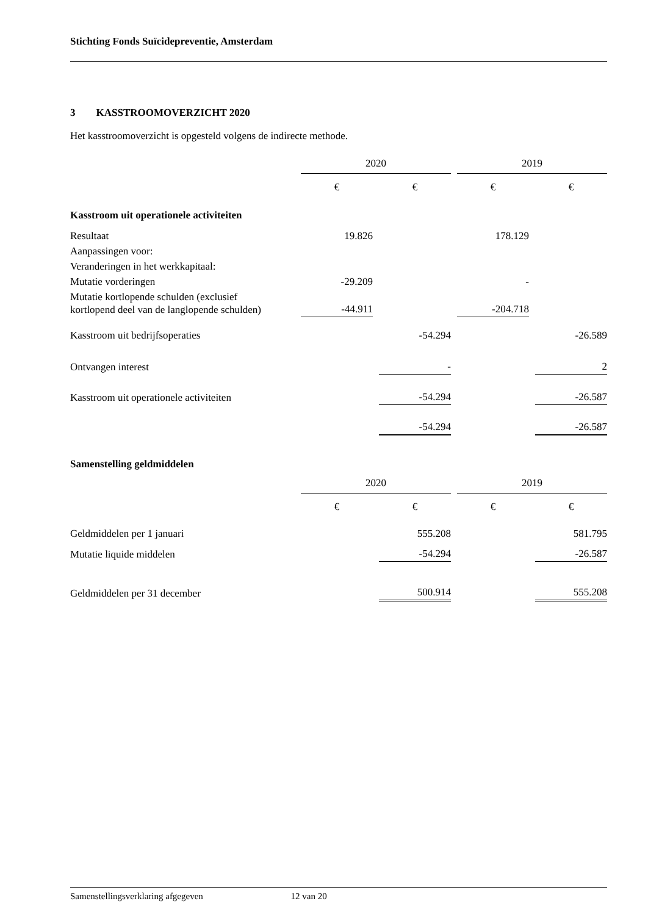Stichting Fonds Suïcidepreventie, Amsterdam
3 KASSTROOMOVERZICHT 2020
Het kasstroomoverzicht is opgesteld volgens de indirecte methode.
| | 2020 | | | | 2019 | | |
| | € | | € | | € | | € |
| Kasstroom uit operationele activiteiten | | | | | | | |
| Resultaat | 19.826 | | | | 178.129 | | |
| Aanpassingen voor: | | | | | | | |
| Veranderingen in het werkkapitaal: | | | | | | | |
| Mutatie vorderingen | -29.209 | | | | - | | |
| Mutatie kortlopende schulden (exclusief kortlopend deel van de langlopende schulden) | -44.911 | | | | -204.718 | | |
| Kasstroom uit bedrijfsoperaties | | | -54.294 | | | | -26.589 |
| Ontvangen interest | | | - | | | | 2 |
| Kasstroom uit operationele activiteiten | | | -54.294 | | | | -26.587 |
| | | | -54.294 | | | | -26.587 |
Samenstelling geldmiddelen
| | 2020 | | | | 2019 | | |
| | € | | € | | € | | € |
| Geldmiddelen per 1 januari | | | 555.208 | | | | 581.795 |
| Mutatie liquide middelen | | | -54.294 | | | | -26.587 |
| Geldmiddelen per 31 december | | | 500.914 | | | | 555.208 |
Samenstellingsverklaring afgegeven 12 van 20